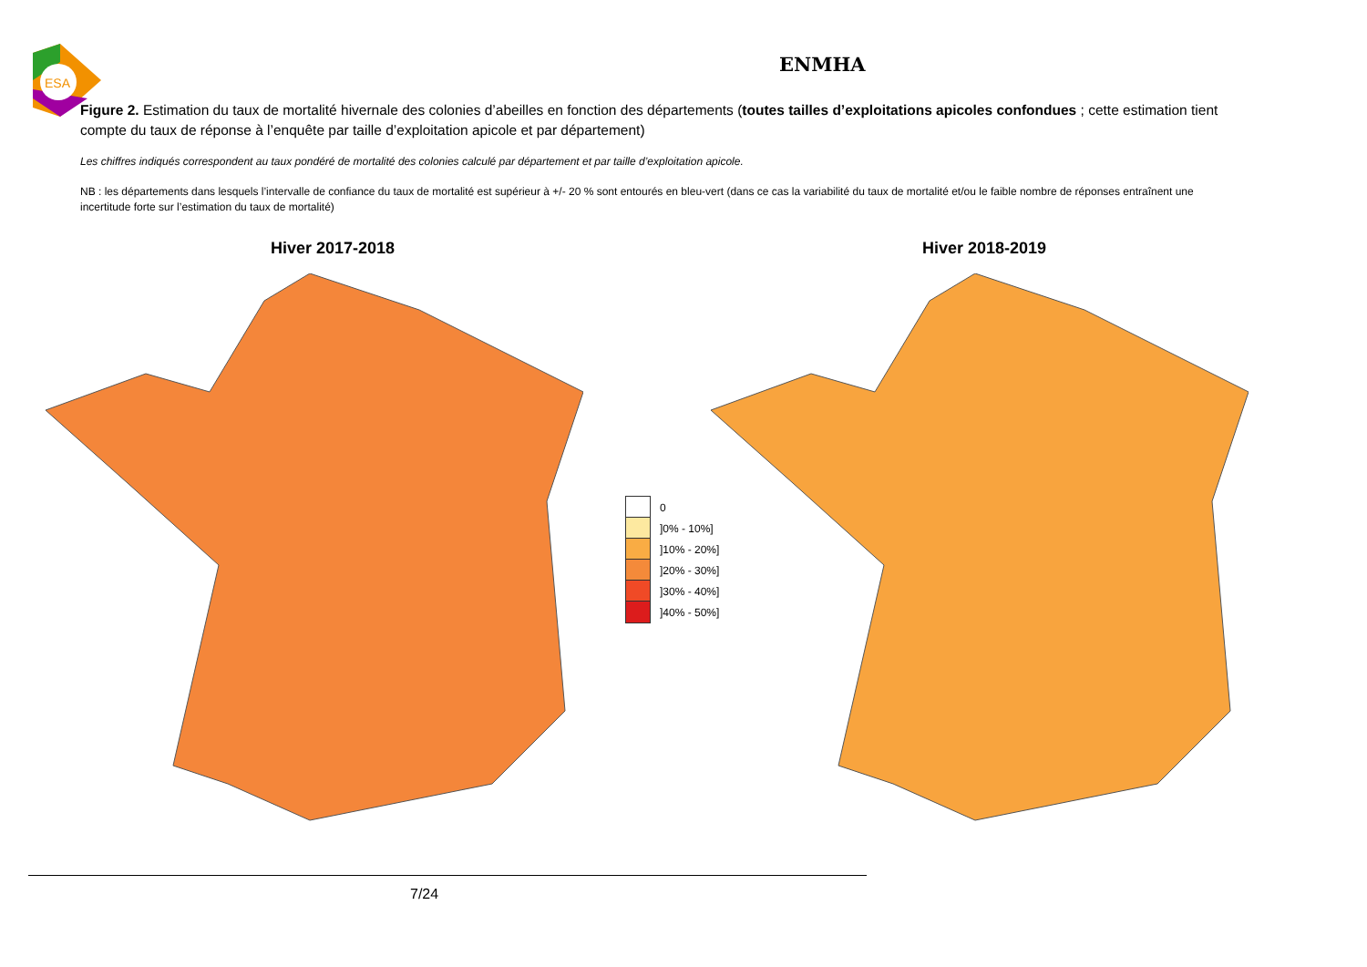ESA
ENMHA
Figure 2. Estimation du taux de mortalité hivernale des colonies d’abeilles en fonction des départements (toutes tailles d’exploitations apicoles confondues ; cette estimation tient compte du taux de réponse à l’enquête par taille d’exploitation apicole et par département)
Les chiffres indiqués correspondent au taux pondéré de mortalité des colonies calculé par département et par taille d’exploitation apicole.
NB : les départements dans lesquels l’intervalle de confiance du taux de mortalité est supérieur à +/- 20 % sont entourés en bleu-vert (dans ce cas la variabilité du taux de mortalité et/ou le faible nombre de réponses entraînent une incertitude forte sur l’estimation du taux de mortalité)
Hiver 2017-2018 Hiver 2018-2019
0
]0% - 10%]
]10% - 20%]
]20% - 30%]
]30% - 40%]
]40% - 50%]
7/24